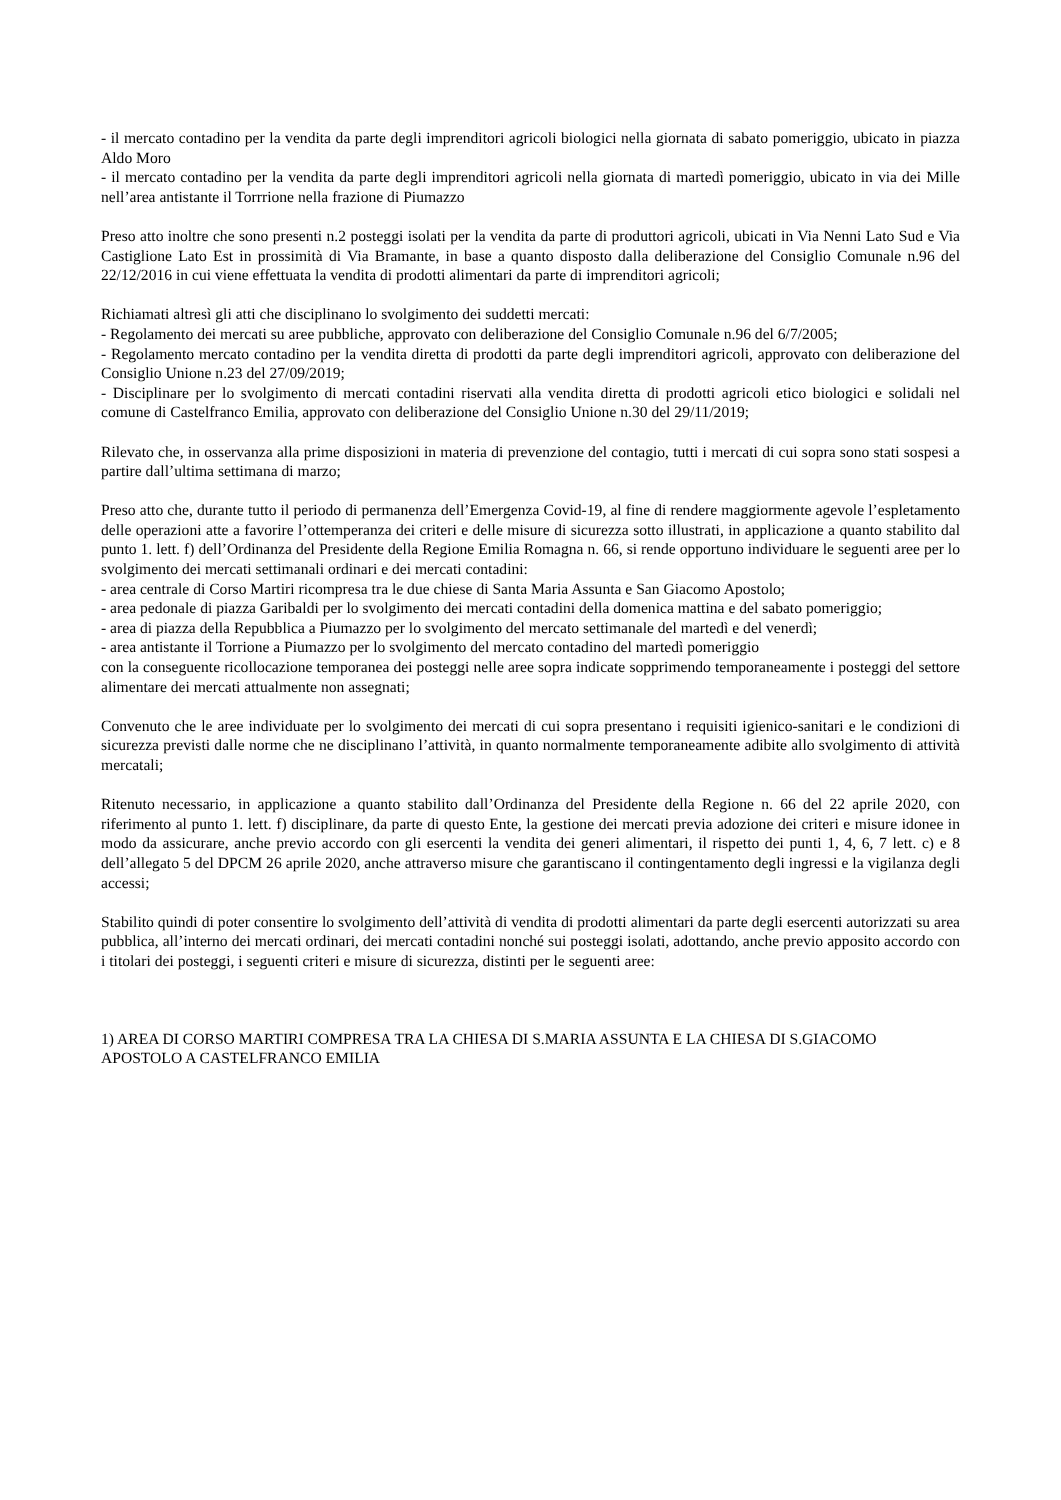- il mercato contadino per la vendita da parte degli imprenditori agricoli biologici nella giornata di sabato pomeriggio, ubicato in piazza Aldo Moro
- il mercato contadino per la vendita da parte degli imprenditori agricoli nella giornata di martedì pomeriggio, ubicato in via dei Mille nell’area antistante il Torrrione nella frazione di Piumazzo
Preso atto inoltre che sono presenti n.2 posteggi isolati per la vendita da parte di produttori agricoli, ubicati in Via Nenni Lato Sud e Via Castiglione Lato Est in prossimità di Via Bramante, in base a quanto disposto dalla deliberazione del Consiglio Comunale n.96 del 22/12/2016 in cui viene effettuata la vendita di prodotti alimentari da parte di imprenditori agricoli;
Richiamati altresì gli atti che disciplinano lo svolgimento dei suddetti mercati:
- Regolamento dei mercati su aree pubbliche, approvato con deliberazione del Consiglio Comunale n.96 del 6/7/2005;
- Regolamento mercato contadino per la vendita diretta di prodotti da parte degli imprenditori agricoli, approvato con deliberazione del Consiglio Unione n.23 del 27/09/2019;
- Disciplinare per lo svolgimento di mercati contadini riservati alla vendita diretta di prodotti agricoli etico biologici e solidali nel comune di Castelfranco Emilia, approvato con deliberazione del Consiglio Unione n.30 del 29/11/2019;
Rilevato che, in osservanza alla prime disposizioni in materia di prevenzione del contagio, tutti i mercati di cui sopra sono stati sospesi a partire dall’ultima settimana di marzo;
Preso atto che, durante tutto il periodo di permanenza dell’Emergenza Covid-19, al fine di rendere maggiormente agevole l’espletamento delle operazioni atte a favorire l’ottemperanza dei criteri e delle misure di sicurezza sotto illustrati, in applicazione a quanto stabilito dal punto 1. lett. f) dell’Ordinanza del Presidente della Regione Emilia Romagna n. 66, si rende opportuno individuare le seguenti aree per lo svolgimento dei mercati settimanali ordinari e dei mercati contadini:
- area centrale di Corso Martiri ricompresa tra le due chiese di Santa Maria Assunta e San Giacomo Apostolo;
- area pedonale di piazza Garibaldi per lo svolgimento dei mercati contadini della domenica mattina e del sabato pomeriggio;
- area di piazza della Repubblica a Piumazzo per lo svolgimento del mercato settimanale del martedì e del venerdì;
- area antistante il Torrione a Piumazzo per lo svolgimento del mercato contadino del martedì pomeriggio
con la conseguente ricollocazione temporanea dei posteggi nelle aree sopra indicate sopprimendo temporaneamente i posteggi del settore alimentare dei mercati attualmente non assegnati;
Convenuto che le aree individuate per lo svolgimento dei mercati di cui sopra presentano i requisiti igienico-sanitari e le condizioni di sicurezza previsti dalle norme che ne disciplinano l’attività, in quanto normalmente temporaneamente adibite allo svolgimento di attività mercatali;
Ritenuto necessario, in applicazione a quanto stabilito dall’Ordinanza del Presidente della Regione n. 66 del 22 aprile 2020, con riferimento al punto 1. lett. f) disciplinare, da parte di questo Ente, la gestione dei mercati previa adozione dei criteri e misure idonee in modo da assicurare, anche previo accordo con gli esercenti la vendita dei generi alimentari, il rispetto dei punti 1, 4, 6, 7 lett. c) e 8 dell’allegato 5 del DPCM 26 aprile 2020, anche attraverso misure che garantiscano il contingentamento degli ingressi e la vigilanza degli accessi;
Stabilito quindi di poter consentire lo svolgimento dell’attività di vendita di prodotti alimentari da parte degli esercenti autorizzati su area pubblica, all’interno dei mercati ordinari, dei mercati contadini nonché sui posteggi isolati, adottando, anche previo apposito accordo con i titolari dei posteggi, i seguenti criteri e misure di sicurezza, distinti per le seguenti aree:
1) AREA DI CORSO MARTIRI COMPRESA TRA LA CHIESA DI S.MARIA ASSUNTA E LA CHIESA DI S.GIACOMO APOSTOLO A CASTELFRANCO EMILIA